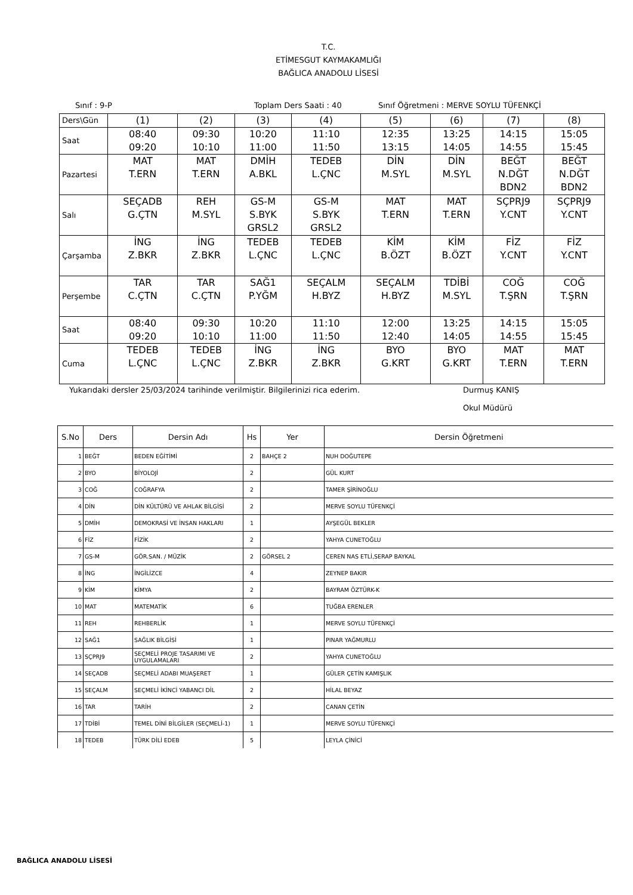T.C.
ETİMESGUT KAYMAKAMLIĞI
BAĞLICA ANADOLU LİSESİ
Sınıf : 9-P Toplam Ders Saati : 40 Sınıf Öğretmeni : MERVE SOYLU TÜFENKÇİ
| Ders\Gün | (1) | (2) | (3) | (4) | (5) | (6) | (7) | (8) |
| Saat | 08:40 09:20 | 09:30 10:10 | 10:20 11:00 | 11:10 11:50 | 12:35 13:15 | 13:25 14:05 | 14:15 14:55 | 15:05 15:45 |
| Pazartesi | MAT T.ERN | MAT T.ERN | DMİH A.BKL | TEDEB L.ÇNC | DİN M.SYL | DİN M.SYL | BEĞT N.DĞT BDN2 | BEĞT N.DĞT BDN2 |
| Salı | SEÇADB G.ÇTN | REH M.SYL | GS-M S.BYK GRSL2 | GS-M S.BYK GRSL2 | MAT T.ERN | MAT T.ERN | SÇPRJ9 Y.CNT | SÇPRJ9 Y.CNT |
| Çarşamba | İNG Z.BKR | İNG Z.BKR | TEDEB L.ÇNC | TEDEB L.ÇNC | KİM B.ÖZT | KİM B.ÖZT | FİZ Y.CNT | FİZ Y.CNT |
| Perşembe | TAR C.ÇTN | TAR C.ÇTN | SAĞ1 P.YĞM | SEÇALM H.BYZ | SEÇALM H.BYZ | TDİBİ M.SYL | COĞ T.ŞRN | COĞ T.ŞRN |
| Saat | 08:40 09:20 | 09:30 10:10 | 10:20 11:00 | 11:10 11:50 | 12:00 12:40 | 13:25 14:05 | 14:15 14:55 | 15:05 15:45 |
| Cuma | TEDEB L.ÇNC | TEDEB L.ÇNC | İNG Z.BKR | İNG Z.BKR | BYO G.KRT | BYO G.KRT | MAT T.ERN | MAT T.ERN |
Yukarıdaki dersler 25/03/2024 tarihinde verilmiştir. Bilgilerinizi rica ederim. Durmuş KANIŞ
Okul Müdürü
| S.No | Ders | Dersin Adı | Hs | Yer | Dersin Öğretmeni |
| --- | --- | --- | --- | --- | --- |
| 1 | BEĞT | BEDEN EĞİTİMİ | 2 | BAHÇE 2 | NUH DOĞUTEPE |
| 2 | BYO | BİYOLOJİ | 2 | | GÜL KURT |
| 3 | COĞ | COĞRAFYA | 2 | | TAMER ŞİRİNOĞLU |
| 4 | DİN | DİN KÜLTÜRÜ VE AHLAK BİLGİSİ | 2 | | MERVE SOYLU TÜFENKÇİ |
| 5 | DMİH | DEMOKRASİ VE İNSAN HAKLARI | 1 | | AYŞEGÜL BEKLER |
| 6 | FİZ | FİZİK | 2 | | YAHYA CUNETOĞLU |
| 7 | GS-M | GÖR.SAN. / MÜZİK | 2 | GÖRSEL 2 | CEREN NAS ETLİ,SERAP BAYKAL |
| 8 | İNG | İNGİLİZCE | 4 | | ZEYNEP BAKIR |
| 9 | KİM | KİMYA | 2 | | BAYRAM ÖZTÜRK-K |
| 10 | MAT | MATEMATİK | 6 | | TUĞBA ERENLER |
| 11 | REH | REHBERLİK | 1 | | MERVE SOYLU TÜFENKÇİ |
| 12 | SAĞ1 | SAĞLIK BİLGİSİ | 1 | | PINAR YAĞMURLU |
| 13 | SÇPRJ9 | SEÇMELİ PROJE TASARIMI VE UYGULAMALARI | 2 | | YAHYA CUNETOĞLU |
| 14 | SEÇADB | SEÇMELİ ADABI MUAŞERET | 1 | | GÜLER ÇETİN KAMIŞLIK |
| 15 | SEÇALM | SEÇMELİ İKİNCİ YABANCI DİL | 2 | | HİLAL BEYAZ |
| 16 | TAR | TARİH | 2 | | CANAN ÇETİN |
| 17 | TDİBİ | TEMEL DİNİ BİLGİLER (SEÇMELİ-1) | 1 | | MERVE SOYLU TÜFENKÇİ |
| 18 | TEDEB | TÜRK DİLİ EDEB | 5 | | LEYLA ÇİNİCİ |
BAĞLICA ANADOLU LİSESİ